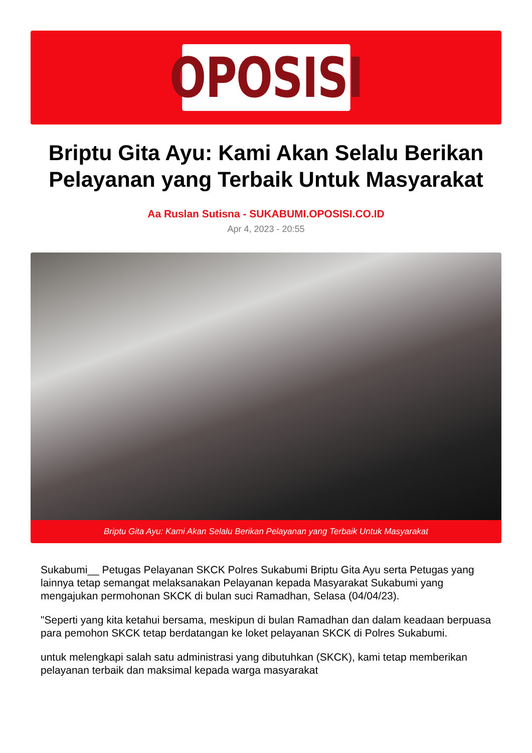OPOSISI
Briptu Gita Ayu: Kami Akan Selalu Berikan Pelayanan yang Terbaik Untuk Masyarakat
Aa Ruslan Sutisna - SUKABUMI.OPOSISI.CO.ID
Apr 4, 2023 - 20:55
Briptu Gita Ayu: Kami Akan Selalu Berikan Pelayanan yang Terbaik Untuk Masyarakat
Sukabumi__ Petugas Pelayanan SKCK Polres Sukabumi Briptu Gita Ayu serta Petugas yang lainnya tetap semangat melaksanakan Pelayanan kepada Masyarakat Sukabumi yang mengajukan permohonan SKCK di bulan suci Ramadhan, Selasa (04/04/23).
"Seperti yang kita ketahui bersama, meskipun di bulan Ramadhan dan dalam keadaan berpuasa para pemohon SKCK tetap berdatangan ke loket pelayanan SKCK di Polres Sukabumi.
untuk melengkapi salah satu administrasi yang dibutuhkan (SKCK), kami tetap memberikan pelayanan terbaik dan maksimal kepada warga masyarakat